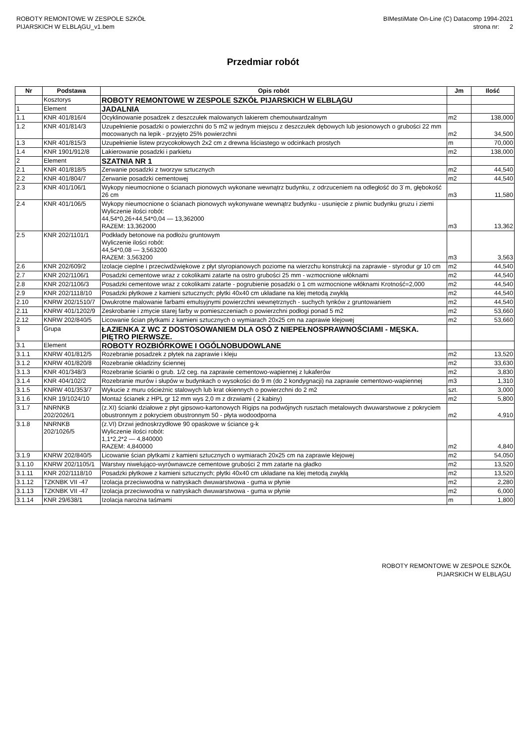ROBOTY REMONTOWE W ZESPOLE SZKÓŁ
PIJARSKICH W ELBLĄGU_v1.bem
BIMestiMate On-Line (C) Datacomp 1994-2021
strona nr: 2
Przedmiar robót
| Nr | Podstawa | Opis robót | Jm | Ilość |
| --- | --- | --- | --- | --- |
| | Kosztorys | ROBOTY REMONTOWE W ZESPOLE SZKÓŁ PIJARSKICH W ELBLĄGU | | |
| 1 | Element | JADALNIA | | |
| 1.1 | KNR 401/816/4 | Ocyklinowanie posadzek z deszczułek malowanych lakierem chemoutwardzalnym | m2 | 138,000 |
| 1.2 | KNR 401/814/3 | Uzupełnienie posadzki o powierzchni do 5 m2 w jednym miejscu z deszczułek dębowych lub jesionowych o grubości 22 mm mocowanych na lepik - przyjęto 25% powierzchni | m2 | 34,500 |
| 1.3 | KNR 401/815/3 | Uzupełnienie listew przycokołowych 2x2 cm z drewna liściastego w odcinkach prostych | m | 70,000 |
| 1.4 | KNR 1901/912/8 | Lakierowanie posadzki i parkietu | m2 | 138,000 |
| 2 | Element | SZATNIA NR 1 | | |
| 2.1 | KNR 401/818/5 | Zerwanie posadzki z tworzyw sztucznych | m2 | 44,540 |
| 2.2 | KNR 401/804/7 | Zerwanie posadzki cementowej | m2 | 44,540 |
| 2.3 | KNR 401/106/1 | Wykopy nieumocnione o ścianach pionowych wykonane wewnątrz budynku, z odrzuceniem na odległość do 3˙m, głębokość 26 cm | m3 | 11,580 |
| 2.4 | KNR 401/106/5 | Wykopy nieumocnione o ścianach pionowych wykonywane wewnątrz budynku - usunięcie z piwnic budynku gruzu i ziemi Wyliczenie ilości robót: 44,54*0,26+44,54*0,04 — 13,362000 RAZEM: 13,362000 | m3 | 13,362 |
| 2.5 | KNR 202/1101/1 | Podkłady betonowe na podłożu gruntowym Wyliczenie ilości robót: 44,54*0,08 — 3,563200 RAZEM: 3,563200 | m3 | 3,563 |
| 2.6 | KNR 202/609/2 | Izolacje cieplne i przeciwdźwiękowe z płyt styropianowych poziome na wierzchu konstrukcji na zaprawie - styrodur gr 10 cm | m2 | 44,540 |
| 2.7 | KNR 202/1106/1 | Posadzki cementowe wraz z cokolikami zatarte na ostro grubości 25 mm - wzmocnione włóknami | m2 | 44,540 |
| 2.8 | KNR 202/1106/3 | Posadzki cementowe wraz z cokolikami zatarte - pogrubienie posadzki o 1 cm wzmocnione włóknami Krotność=2,000 | m2 | 44,540 |
| 2.9 | KNR 202/1118/10 | Posadzki płytkowe z kamieni sztucznych; płytki 40x40 cm układane na klej metodą zwykłą | m2 | 44,540 |
| 2.10 | KNRW 202/1510/7 | Dwukrotne malowanie farbami emulsyjnymi powierzchni wewnętrznych - suchych tynków z gruntowaniem | m2 | 44,540 |
| 2.11 | KNRW 401/1202/9 | Zeskrobanie i zmycie starej farby w pomieszczeniach o powierzchni podłogi ponad 5 m2 | m2 | 53,660 |
| 2.12 | KNRW 202/840/5 | Licowanie ścian płytkami z kamieni sztucznych o wymiarach 20x25 cm na zaprawie klejowej | m2 | 53,660 |
| 3 | Grupa | ŁAZIENKA Z WC Z DOSTOSOWANIEM DLA OSÓ Z NIEPEŁNOSPRAWNOŚCIAMI - MĘSKA. PIĘTRO PIERWSZE. | | |
| 3.1 | Element | ROBOTY ROZBIÓRKOWE I OGÓLNOBUDOWLANE | | |
| 3.1.1 | KNRW 401/812/5 | Rozebranie posadzek z płytek na zaprawie i kleju | m2 | 13,520 |
| 3.1.2 | KNRW 401/820/8 | Rozebranie okładziny ściennej | m2 | 33,630 |
| 3.1.3 | KNR 401/348/3 | Rozebranie ścianki o grub. 1/2 ceg. na zaprawie cementowo-wapiennej z lukaferów | m2 | 3,830 |
| 3.1.4 | KNR 404/102/2 | Rozebranie murów i słupów w budynkach o wysokości do 9 m (do 2 kondygnacji) na zaprawie cementowo-wapiennej | m3 | 1,310 |
| 3.1.5 | KNRW 401/353/7 | Wykucie z muru ościeżnic stalowych lub krat okiennych o powierzchni do 2 m2 | szt. | 3,000 |
| 3.1.6 | KNR 19/1024/10 | Montaż ścianek z HPL gr 12 mm wys 2,0 m z drzwiami ( 2 kabiny) | m2 | 5,800 |
| 3.1.7 | NNRNKB 202/2026/1 | (z.XI) ścianki działowe z płyt gipsowo-kartonowych Rigips na podwójnych rusztach metalowych dwuwarstwowe z pokryciem obustronnym z pokryciem obustronnym 50 - płyta wodoodporna | m2 | 4,910 |
| 3.1.8 | NNRNKB 202/1026/5 | (z.VI) Drzwi jednoskrzydłowe 90 opaskowe w ściance g-k Wyliczenie ilości robót: 1,1*2,2*2 — 4,840000 RAZEM: 4,840000 | m2 | 4,840 |
| 3.1.9 | KNRW 202/840/5 | Licowanie ścian płytkami z kamieni sztucznych o wymiarach 20x25 cm na zaprawie klejowej | m2 | 54,050 |
| 3.1.10 | KNRW 202/1105/1 | Warstwy niwelująco-wyrównawcze cementowe grubości 2 mm zatarte na gładko | m2 | 13,520 |
| 3.1.11 | KNR 202/1118/10 | Posadzki płytkowe z kamieni sztucznych; płytki 40x40 cm układane na klej metodą zwykłą | m2 | 13,520 |
| 3.1.12 | TZKNBK VII -47 | Izolacja przeciwwodna w natryskach dwuwarstwowa - guma w płynie | m2 | 2,280 |
| 3.1.13 | TZKNBK VII -47 | Izolacja przeciwwodna w natryskach dwuwarstwowa - guma w płynie | m2 | 6,000 |
| 3.1.14 | KNR 29/638/1 | Izolacja narożna taśmami | m | 1,800 |
ROBOTY REMONTOWE W ZESPOLE SZKÓŁ
PIJARSKICH W ELBLĄGU